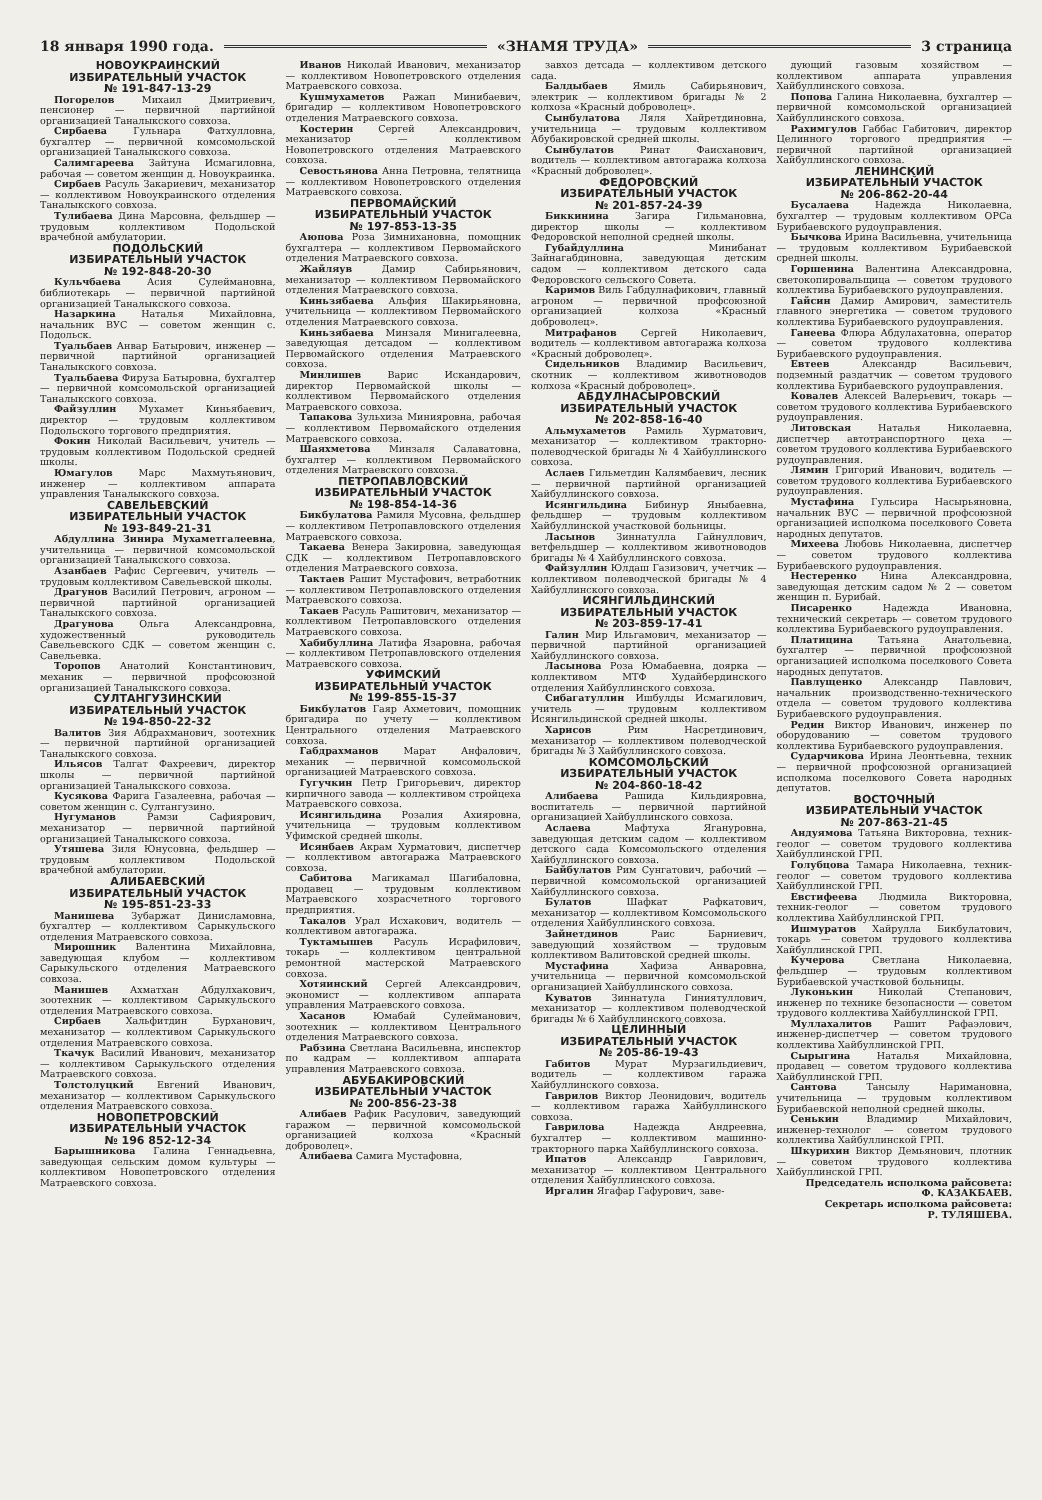18 января 1990 года. «ЗНАМЯ ТРУДА» 3 страница
НОВОУКРАИНСКИЙ
ИЗБИРАТЕЛЬНЫЙ УЧАСТОК
№ 191-847-13-29
Погорелов Михаил Дмитриевич, пенсионер — первичной партийной организацией Таналыкского совхоза.
Сирбаева Гульнара Фатхулловна, бухгалтер — первичной комсомольской организацией Таналыкского совхоза.
Салимгареева Зайтуна Исмагиловна, рабочая — советом женщин д. Новоукраинка.
Сирбаев Расуль Закариевич, механизатор — коллективом Новоукраинского отделения Таналыкского совхоза.
Тулибаева Дина Марсовна, фельдшер — трудовым коллективом Подольской врачебной амбулатории.
ПОДОЛЬСКИЙ
ИЗБИРАТЕЛЬНЫЙ УЧАСТОК
№ 192-848-20-30
Кульчбаева Асия Сулеймановна, библиотекарь — первичной партийной организацией Таналыкского совхоза.
Назаркина Наталья Михайловна, начальник ВУС — советом женщин с. Подольск.
Туальбаев Анвар Батырович, инженер — первичной партийной организацией Таналыкского совхоза.
Туальбаева Фируза Батыровна, бухгалтер — первичной комсомольской организацией Таналыкского совхоза.
Файзуллин Мухамет Киньябаевич, директор — трудовым коллективом Подольского торгового предприятия.
Фокин Николай Васильевич, учитель — трудовым коллективом Подольской средней школы.
Юмагулов Марс Махмутьянович, инженер — коллективом аппарата управления Таналыкского совхоза.
САВЕЛЬЕВСКИЙ
ИЗБИРАТЕЛЬНЫЙ УЧАСТОК
№ 193-849-21-31
Абдуллина Зинира Мухаметгалеевна, учительница — первичной комсомольской организацией Таналыкского совхоза.
Азанбаев Рафис Сергеевич, учитель — трудовым коллективом Савельевской школы.
Драгунов Василий Петрович, агроном — первичной партийной организацией Таналыкского совхоза.
Драгунова Ольга Александровна, художественный руководитель Савельевского СДК — советом женщин с. Савельевка.
Торопов Анатолий Константинович, механик — первичной профсоюзной организацией Таналыкского совхоза.
СУЛТАНГУЗИНСКИЙ
ИЗБИРАТЕЛЬНЫЙ УЧАСТОК
№ 194-850-22-32
Валитов Зия Абдрахманович, зоотехник — первичной партийной организацией Таналыкского совхоза.
Ильясов Талгат Фахреевич, директор школы — первичной партийной организацией Таналыкского совхоза.
Кусякова Фарига Газалеевна, рабочая — советом женщин с. Султангузино.
Нугуманов Рамзи Сафиярович, механизатор — первичной партийной организацией Таналыкского совхоза.
Утяшева Зиля Юнусовна, фельдшер — трудовым коллективом Подольской врачебной амбулатории.
АЛИБАЕВСКИЙ
ИЗБИРАТЕЛЬНЫЙ УЧАСТОК
№ 195-851-23-33
Манишева Зубаржат Динисламовна, бухгалтер — коллективом Сарыкульского отделения Матраевского совхоза.
Мирошник Валентина Михайловна, заведующая клубом — коллективом Сарыкульского отделения Матраевского совхоза.
Манишев Ахматхан Абдулхакович, зоотехник — коллективом Сарыкульского отделения Матраевского совхоза.
Сирбаев Хальфитдин Бурханович, механизатор — коллективом Сарыкульского отделения Матраевского совхоза.
Ткачук Василий Иванович, механизатор — коллективом Сарыкульского отделения Матраевского совхоза.
Толстолуцкий Евгений Иванович, механизатор — коллективом Сарыкульского отделения Матраевского совхоза.
НОВОПЕТРОВСКИЙ
ИЗБИРАТЕЛЬНЫЙ УЧАСТОК
№ 196 852-12-34
Барышникова Галина Геннадьевна, заведующая сельским домом культуры — коллективом Новопетровского отделения Матраевского совхоза.
Иванов Николай Иванович, механизатор — коллективом Новопетровского отделения Матраевского совхоза.
Кушмухаметов Ражап Минибаевич, бригадир — коллективом Новопетровского отделения Матраевского совхоза.
Костерин Сергей Александрович, механизатор — коллективом Новопетровского отделения Матраевского совхоза.
Севостьянова Анна Петровна, телятница — коллективом Новопетровского отделения Матраевского совхоза.
ПЕРВОМАЙСКИЙ
ИЗБИРАТЕЛЬНЫЙ УЧАСТОК
№ 197-853-13-35
Аюпова Роза Зимнихановна, помощник бухгалтера — коллективом Первомайского отделения Матраевского совхоза.
Жайляув Дамир Сабирьянович, механизатор — коллективом Первомайского отделения Матраевского совхоза.
Киньзябаева Альфия Шакирьяновна, учительница — коллективом Первомайского отделения Матраевского совхоза.
Киньзябаева Минзаля Минигалеевна, заведующая детсадом — коллективом Первомайского отделения Матраевского совхоза.
Минлишев Варис Искандарович, директор Первомайской школы — коллективом Первомайского отделения Матраевского совхоза.
Тапакова Зульхиза Минияровна, рабочая — коллективом Первомайского отделения Матраевского совхоза.
Шаяхметова Минзаля Салаватовна, бухгалтер — коллективом Первомайского отделения Матраевского совхоза.
ПЕТРОПАВЛОВСКИЙ
ИЗБИРАТЕЛЬНЫЙ УЧАСТОК
№ 198-854-14-36
Бикбулатова Рамиля Мусовна, фельдшер — коллективом Петропавловского отделения Матраевского совхоза.
Такаева Венера Закировна, заведующая СДК — коллективом Петропавловского отделения Матраевского совхоза.
Тактаев Рашит Мустафович, ветработник — коллективом Петропавловского отделения Матраевского совхоза.
Такаев Расуль Рашитович, механизатор — коллективом Петропавловского отделения Матраевского совхоза.
Хабибуллина Латифа Язаровна, рабочая — коллективом Петропавловского отделения Матраевского совхоза.
УФИМСКИЙ
ИЗБИРАТЕЛЬНЫЙ УЧАСТОК
№ 199-855-15-37
Бикбулатов Гаяр Ахметович, помощник бригадира по учету — коллективом Центрального отделения Матраевского совхоза.
Габдрахманов Марат Анфалович, механик — первичной комсомольской организацией Матраевского совхоза.
Гугучкин Петр Григорьевич, директор кирпичного завода — коллективом стройцеха Матраевского совхоза.
Исянгильдина Розалия Ахияровна, учительница — трудовым коллективом Уфимской средней школы.
Исянбаев Акрам Хурматович, диспетчер — коллективом автогаража Матраевского совхоза.
Сабитова Магикамал Шагибаловна, продавец — трудовым коллективом Матраевского хозрасчетного торгового предприятия.
Такалов Урал Исхакович, водитель — коллективом автогаража.
Туктамышев Расуль Исрафилович, токарь — коллективом центральной ремонтной мастерской Матраевского совхоза.
Хотяинский Сергей Александрович, экономист — коллективом аппарата управления Матраевского совхоза.
Хасанов Юмабай Сулейманович, зоотехник — коллективом Центрального отделения Матраевского совхоза.
Рабзина Светлана Васильевна, инспектор по кадрам — коллективом аппарата управления Матраевского совхоза.
АБУБАКИРОВСКИЙ
ИЗБИРАТЕЛЬНЫЙ УЧАСТОК
№ 200-856-23-38
Алибаев Рафик Расулович, заведующий гаражом — первичной комсомольской организацией колхоза «Красный доброволец».
Алибаева Самига Мустафовна,
завхоз детсада — коллективом детского сада.
Балдыбаев Ямиль Сабирьянович, электрик — коллективом бригады № 2 колхоза «Красный доброволец».
Сынбулатова Ляля Хайретдиновна, учительница — трудовым коллективом Абубакировской средней школы.
Сынбулатов Ринат Фаисханович, водитель — коллективом автогаража колхоза «Красный доброволец».
ФЕДОРОВСКИЙ
ИЗБИРАТЕЛЬНЫЙ УЧАСТОК
№ 201-857-24-39
Биккинина Загира Гильмановна, директор школы — коллективом Федоровской неполной средней школы.
Губайдуллина Минибанат Зайнагабдиновна, заведующая детским садом — коллективом детского сада Федоровского сельского Совета.
Каримов Виль Габдулнафикович, главный агроном — первичной профсоюзной организацией колхоза «Красный доброволец».
Митрафанов Сергей Николаевич, водитель — коллективом автогаража колхоза «Красный доброволец».
Сидельников Владимир Васильевич, скотник — коллективом животноводов колхоза «Красный доброволец».
АБДУЛНАСЫРОВСКИЙ
ИЗБИРАТЕЛЬНЫЙ УЧАСТОК
№ 202-858-16-40
Альмухаметов Рамиль Хурматович, механизатор — коллективом тракторно-полеводческой бригады № 4 Хайбуллинского совхоза.
Аслаев Гильметдин Калямбаевич, лесник — первичной партийной организацией Хайбуллинского совхоза.
Исянгильдина Бибинур Яныбаевна, фельдшер — трудовым коллективом Хайбуллинской участковой больницы.
Ласынов Зиннатулла Гайнуллович, ветфельдшер — коллективом животноводов бригады № 4 Хайбуллинского совхоза.
Файзуллин Юлдаш Газизович, учетчик — коллективом полеводческой бригады № 4 Хайбуллинского совхоза.
ИСЯНГИЛЬДИНСКИЙ
ИЗБИРАТЕЛЬНЫЙ УЧАСТОК
№ 203-859-17-41
Галин Мир Ильгамович, механизатор — первичной партийной организацией Хайбуллинского совхоза.
Ласынова Роза Юмабаевна, доярка — коллективом МТФ Худайбердинского отделения Хайбуллинского совхоза.
Сибагатуллин Ишбулды Исмагилович, учитель — трудовым коллективом Исянгильдинской средней школы.
Харисов Рим Насретдинович, механизатор — коллективом полеводческой бригады № 3 Хайбуллинского совхоза.
КОМСОМОЛЬСКИЙ
ИЗБИРАТЕЛЬНЫЙ УЧАСТОК
№ 204-860-18-42
Алибаева Рашида Кильдияровна, воспитатель — первичной партийной организацией Хайбуллинского совхоза.
Аслаева Мафтуха Ягануровна, заведующая детским садом — коллективом детского сада Комсомольского отделения Хайбуллинского совхоза.
Байбулатов Рим Сунгатович, рабочий — первичной комсомольской организацией Хайбуллинского совхоза.
Булатов Шафкат Рафкатович, механизатор — коллективом Комсомольского отделения Хайбуллинского совхоза.
Зайнетдинов Раис Барниевич, заведующий хозяйством — трудовым коллективом Валитовской средней школы.
Мустафина Хафиза Анваровна, учительница — первичной комсомольской организацией Хайбуллинского совхоза.
Куватов Зиннатула Гиниятуллович, механизатор — коллективом полеводческой бригады № 6 Хайбуллинского совхоза.
ЦЕЛИННЫЙ
ИЗБИРАТЕЛЬНЫЙ УЧАСТОК
№ 205-86-19-43
Габитов Мурат Мурзагильдиевич, водитель — коллективом гаража Хайбуллинского совхоза.
Гаврилов Виктор Леонидович, водитель — коллективом гаража Хайбуллинского совхоза.
Гаврилова Надежда Андреевна, бухгалтер — коллективом машинно-тракторного парка Хайбуллинского совхоза.
Ипатов Александр Гаврилович, механизатор — коллективом Центрального отделения Хайбуллинского совхоза.
Иргалин Ягафар Гафурович, заве-
дующий газовым хозяйством — коллективом аппарата управления Хайбуллинского совхоза.
Попова Галина Николаевна, бухгалтер — первичной комсомольской организацией Хайбуллинского совхоза.
Рахимгулов Габбас Габитович, директор Целинного торгового предприятия — первичной партийной организацией Хайбуллинского совхоза.
ЛЕНИНСКИЙ
ИЗБИРАТЕЛЬНЫЙ УЧАСТОК
№ 206-862-20-44
Бусалаева Надежда Николаевна, бухгалтер — трудовым коллективом ОРСа Бурибаевского рудоуправления.
Бычкова Ирина Васильевна, учительница — трудовым коллективом Бурибаевской средней школы.
Горшенина Валентина Александровна, светокопировальщица — советом трудового коллектива Бурибаевского рудоуправления.
Гайсин Дамир Амирович, заместитель главного энергетика — советом трудового коллектива Бурибаевского рудоуправления.
Ганеева Флюра Абдулахатовна, оператор — советом трудового коллектива Бурибаевского рудоуправления.
Евтеев Александр Васильевич, подземный раздатчик — советом трудового коллектива Бурибаевского рудоуправления.
Ковалев Алексей Валерьевич, токарь — советом трудового коллектива Бурибаевского рудоуправления.
Литовская Наталья Николаевна, диспетчер автотранспортного цеха — советом трудового коллектива Бурибаевского рудоуправления.
Лямин Григорий Иванович, водитель — советом трудового коллектива Бурибаевского рудоуправления.
Мустафина Гульсира Насырьяновна, начальник ВУС — первичной профсоюзной организацией исполкома поселкового Совета народных депутатов.
Михеева Любовь Николаевна, диспетчер — советом трудового коллектива Бурибаевского рудоуправления.
Нестеренко Нина Александровна, заведующая детским садом № 2 — советом женщин п. Бурибай.
Писаренко Надежда Ивановна, технический секретарь — советом трудового коллектива Бурибаевского рудоуправления.
Платицина Татьяна Анатольевна, бухгалтер — первичной профсоюзной организацией исполкома поселкового Совета народных депутатов.
Павлущенко Александр Павлович, начальник производственно-технического отдела — советом трудового коллектива Бурибаевского рудоуправления.
Редин Виктор Иванович, инженер по оборудованию — советом трудового коллектива Бурибаевского рудоуправления.
Сударчикова Ирина Леонтьевна, техник — первичной профсоюзной организацией исполкома поселкового Совета народных депутатов.
ВОСТОЧНЫЙ
ИЗБИРАТЕЛЬНЫЙ УЧАСТОК
№ 207-863-21-45
Андуямова Татьяна Викторовна, техник-геолог — советом трудового коллектива Хайбуллинской ГРП.
Голубцова Тамара Николаевна, техник-геолог — советом трудового коллектива Хайбуллинской ГРП.
Евстифеева Людмила Викторовна, техник-геолог — советом трудового коллектива Хайбуллинской ГРП.
Ишмуратов Хайрулла Бикбулатович, токарь — советом трудового коллектива Хайбуллинской ГРП.
Кучерова Светлана Николаевна, фельдшер — трудовым коллективом Бурибаевской участковой больницы.
Луконькин Николай Степанович, инженер по технике безопасности — советом трудового коллектива Хайбуллинской ГРП.
Муллахалитов Рашит Рафаэлович, инженер-диспетчер — советом трудового коллектива Хайбуллинской ГРП.
Сырыгина Наталья Михайловна, продавец — советом трудового коллектива Хайбуллинской ГРП.
Сантова Тансылу Наримановна, учительница — трудовым коллективом Бурибаевской неполной средней школы.
Сенькин Владимир Михайлович, инженер-технолог — советом трудового коллектива Хайбуллинской ГРП.
Шкурихин Виктор Демьянович, плотник — советом трудового коллектива Хайбуллинской ГРП.
Председатель исполкома райсовета:
Ф. КАЗАКБАЕВ.
Секретарь исполкома райсовета:
Р. ТУЛЯШЕВА.